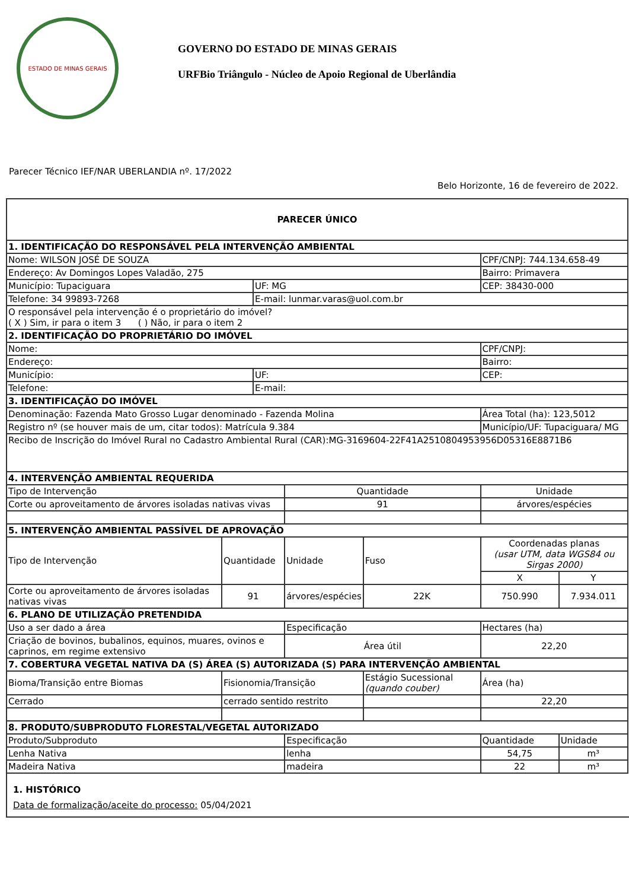ESTADO DE MINAS GERAIS
GOVERNO DO ESTADO DE MINAS GERAIS
URFBio Triângulo - Núcleo de Apoio Regional de Uberlândia
Parecer Técnico IEF/NAR UBERLANDIA nº. 17/2022
Belo Horizonte, 16 de fevereiro de 2022.
| PARECER ÚNICO | | | | | | | |
| 1. IDENTIFICAÇÃO DO RESPONSÁVEL PELA INTERVENÇÃO AMBIENTAL | | | | | | | |
| Nome: WILSON JOSÉ DE SOUZA | | | | | CPF/CNPJ: 744.134.658-49 | | |
| Endereço: Av Domingos Lopes Valadão, 275 | | | | | Bairro: Primavera | | |
| Município: Tupaciguara | | UF: MG | | | CEP: 38430-000 | | |
| Telefone: 34 99893-7268 | | E-mail: lunmar.varas@uol.com.br | | | | | |
| O responsável pela intervenção é o proprietário do imóvel? ( X ) Sim, ir para o item 3 ( ) Não, ir para o item 2 | | | | | | | |
| 2. IDENTIFICAÇÃO DO PROPRIETÁRIO DO IMÓVEL | | | | | | | |
| Nome: | | | | | CPF/CNPJ: | | |
| Endereço: | | | | | Bairro: | | |
| Município: | | UF: | | | CEP: | | |
| Telefone: | | E-mail: | | | | | |
| 3. IDENTIFICAÇÃO DO IMÓVEL | | | | | | | |
| Denominação: Fazenda Mato Grosso Lugar denominado - Fazenda Molina | | | | | Área Total (ha): 123,5012 | | |
| Registro nº (se houver mais de um, citar todos): Matrícula 9.384 | | | | | Município/UF: Tupaciguara/ MG | | |
| Recibo de Inscrição do Imóvel Rural no Cadastro Ambiental Rural (CAR):MG-3169604-22F41A2510804953956D05316E8871B6 | | | | | | | |
| 4. INTERVENÇÃO AMBIENTAL REQUERIDA | | | | | | | |
| Tipo de Intervenção | | | Quantidade | | Unidade | | |
| Corte ou aproveitamento de árvores isoladas nativas vivas | | | 91 | | árvores/espécies | | |
| 5. INTERVENÇÃO AMBIENTAL PASSÍVEL DE APROVAÇÃO | | | | | | | |
| Tipo de Intervenção | Quantidade | | Unidade | Fuso | Coordenadas planas (usar UTM, data WGS84 ou Sirgas 2000) | | |
| | | | | | X | | Y |
| Corte ou aproveitamento de árvores isoladas nativas vivas | 91 | | árvores/espécies | 22K | 750.990 | | 7.934.011 |
| 6. PLANO DE UTILIZAÇÃO PRETENDIDA | | | | | | | |
| Uso a ser dado a área | | | Especificação | | | Hectares (ha) | |
| Criação de bovinos, bubalinos, equinos, muares, ovinos e caprinos, em regime extensivo | | | Área útil | | | 22,20 | |
| 7. COBERTURA VEGETAL NATIVA DA (S) ÁREA (S) AUTORIZADA (S) PARA INTERVENÇÃO AMBIENTAL | | | | | | | |
| Bioma/Transição entre Biomas | Fisionomia/Transição | | | Estágio Sucessional (quando couber) | | Área (ha) | |
| Cerrado | cerrado sentido restrito | | | | | 22,20 | |
| 8. PRODUTO/SUBPRODUTO FLORESTAL/VEGETAL AUTORIZADO | | | | | | | |
| Produto/Subproduto | | | Especificação | | | Quantidade | Unidade |
| Lenha Nativa | | | lenha | | | 54,75 | m³ |
| Madeira Nativa | | | madeira | | | 22 | m³ |
1. HISTÓRICO
Data de formalização/aceite do processo: 05/04/2021